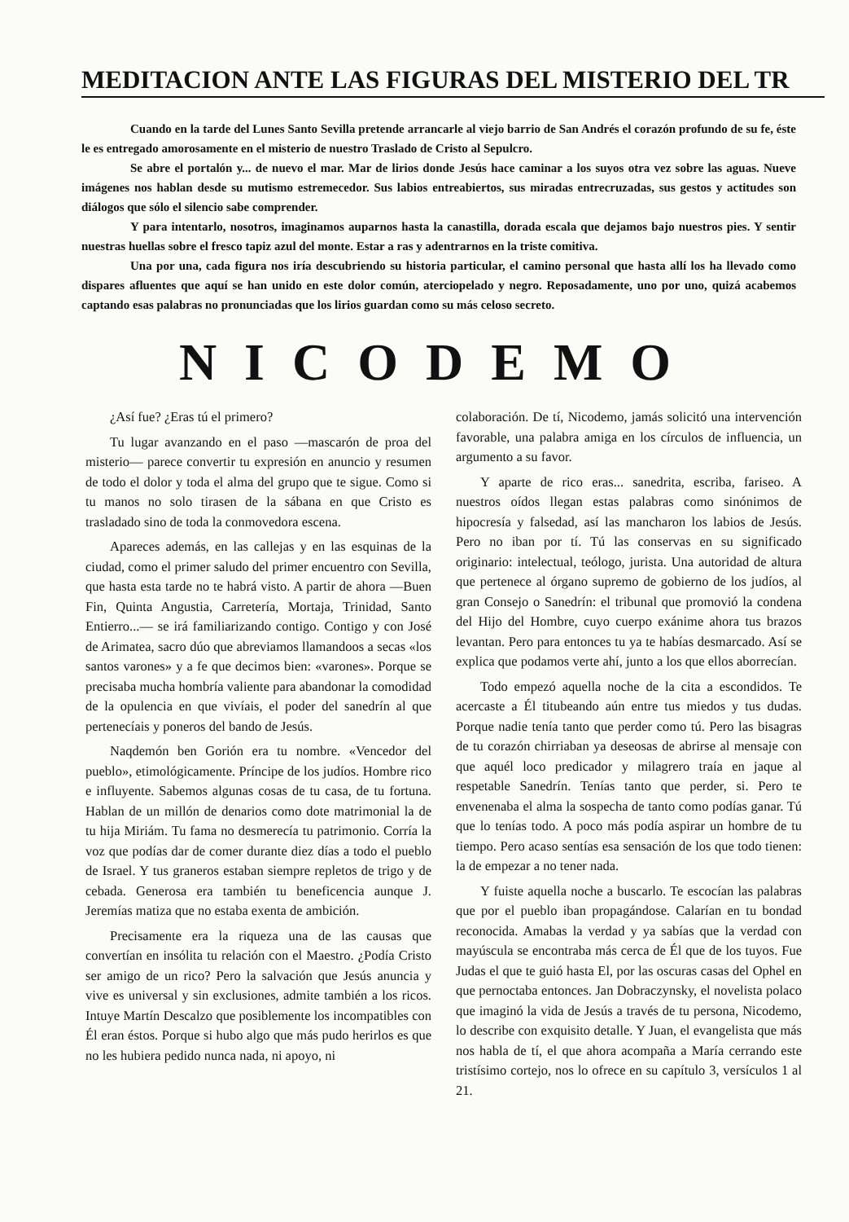MEDITACION ANTE LAS FIGURAS DEL MISTERIO DEL TR
Cuando en la tarde del Lunes Santo Sevilla pretende arrancarle al viejo barrio de San Andrés el corazón profundo de su fe, éste le es entregado amorosamente en el misterio de nuestro Traslado de Cristo al Sepulcro.
Se abre el portalón y... de nuevo el mar. Mar de lirios donde Jesús hace caminar a los suyos otra vez sobre las aguas. Nueve imágenes nos hablan desde su mutismo estremecedor. Sus labios entreabiertos, sus miradas entrecruzadas, sus gestos y actitudes son diálogos que sólo el silencio sabe comprender.
Y para intentarlo, nosotros, imaginamos auparnos hasta la canastilla, dorada escala que dejamos bajo nuestros pies. Y sentir nuestras huellas sobre el fresco tapiz azul del monte. Estar a ras y adentrarnos en la triste comitiva.
Una por una, cada figura nos iría descubriendo su historia particular, el camino personal que hasta allí los ha llevado como dispares afluentes que aquí se han unido en este dolor común, aterciopelado y negro. Reposadamente, uno por uno, quizá acabemos captando esas palabras no pronunciadas que los lirios guardan como su más celoso secreto.
NICODEMO
¿Así fue? ¿Eras tú el primero?
Tu lugar avanzando en el paso —mascarón de proa del misterio— parece convertir tu expresión en anuncio y resumen de todo el dolor y toda el alma del grupo que te sigue. Como si tu manos no solo tirasen de la sábana en que Cristo es trasladado sino de toda la conmovedora escena.
Apareces además, en las callejas y en las esquinas de la ciudad, como el primer saludo del primer encuentro con Sevilla, que hasta esta tarde no te habrá visto. A partir de ahora —Buen Fin, Quinta Angustia, Carretería, Mortaja, Trinidad, Santo Entierro...— se irá familiarizando contigo. Contigo y con José de Arimatea, sacro dúo que abreviamos llamandoos a secas «los santos varones» y a fe que decimos bien: «varones». Porque se precisaba mucha hombría valiente para abandonar la comodidad de la opulencia en que vivíais, el poder del sanedrín al que pertenecíais y poneros del bando de Jesús.
Naqdemón ben Gorión era tu nombre. «Vencedor del pueblo», etimológicamente. Príncipe de los judíos. Hombre rico e influyente. Sabemos algunas cosas de tu casa, de tu fortuna. Hablan de un millón de denarios como dote matrimonial la de tu hija Miriám. Tu fama no desmerecía tu patrimonio. Corría la voz que podías dar de comer durante diez días a todo el pueblo de Israel. Y tus graneros estaban siempre repletos de trigo y de cebada. Generosa era también tu beneficencia aunque J. Jeremías matiza que no estaba exenta de ambición.
Precisamente era la riqueza una de las causas que convertían en insólita tu relación con el Maestro. ¿Podía Cristo ser amigo de un rico? Pero la salvación que Jesús anuncia y vive es universal y sin exclusiones, admite también a los ricos. Intuye Martín Descalzo que posiblemente los incompatibles con Él eran éstos. Porque si hubo algo que más pudo herirlos es que no les hubiera pedido nunca nada, ni apoyo, ni
colaboración. De tí, Nicodemo, jamás solicitó una intervención favorable, una palabra amiga en los círculos de influencia, un argumento a su favor.
Y aparte de rico eras... sanedrita, escriba, fariseo. A nuestros oídos llegan estas palabras como sinónimos de hipocresía y falsedad, así las mancharon los labios de Jesús. Pero no iban por tí. Tú las conservas en su significado originario: intelectual, teólogo, jurista. Una autoridad de altura que pertenece al órgano supremo de gobierno de los judíos, al gran Consejo o Sanedrín: el tribunal que promovió la condena del Hijo del Hombre, cuyo cuerpo exánime ahora tus brazos levantan. Pero para entonces tu ya te habías desmarcado. Así se explica que podamos verte ahí, junto a los que ellos aborrecían.
Todo empezó aquella noche de la cita a escondidos. Te acercaste a Él titubeando aún entre tus miedos y tus dudas. Porque nadie tenía tanto que perder como tú. Pero las bisagras de tu corazón chirriaban ya deseosas de abrirse al mensaje con que aquél loco predicador y milagrero traía en jaque al respetable Sanedrín. Tenías tanto que perder, si. Pero te envenenaba el alma la sospecha de tanto como podías ganar. Tú que lo tenías todo. A poco más podía aspirar un hombre de tu tiempo. Pero acaso sentías esa sensación de los que todo tienen: la de empezar a no tener nada.
Y fuiste aquella noche a buscarlo. Te escocían las palabras que por el pueblo iban propagándose. Calarían en tu bondad reconocida. Amabas la verdad y ya sabías que la verdad con mayúscula se encontraba más cerca de Él que de los tuyos. Fue Judas el que te guió hasta El, por las oscuras casas del Ophel en que pernoctaba entonces. Jan Dobraczynsky, el novelista polaco que imaginó la vida de Jesús a través de tu persona, Nicodemo, lo describe con exquisito detalle. Y Juan, el evangelista que más nos habla de tí, el que ahora acompaña a María cerrando este tristísimo cortejo, nos lo ofrece en su capítulo 3, versículos 1 al 21.